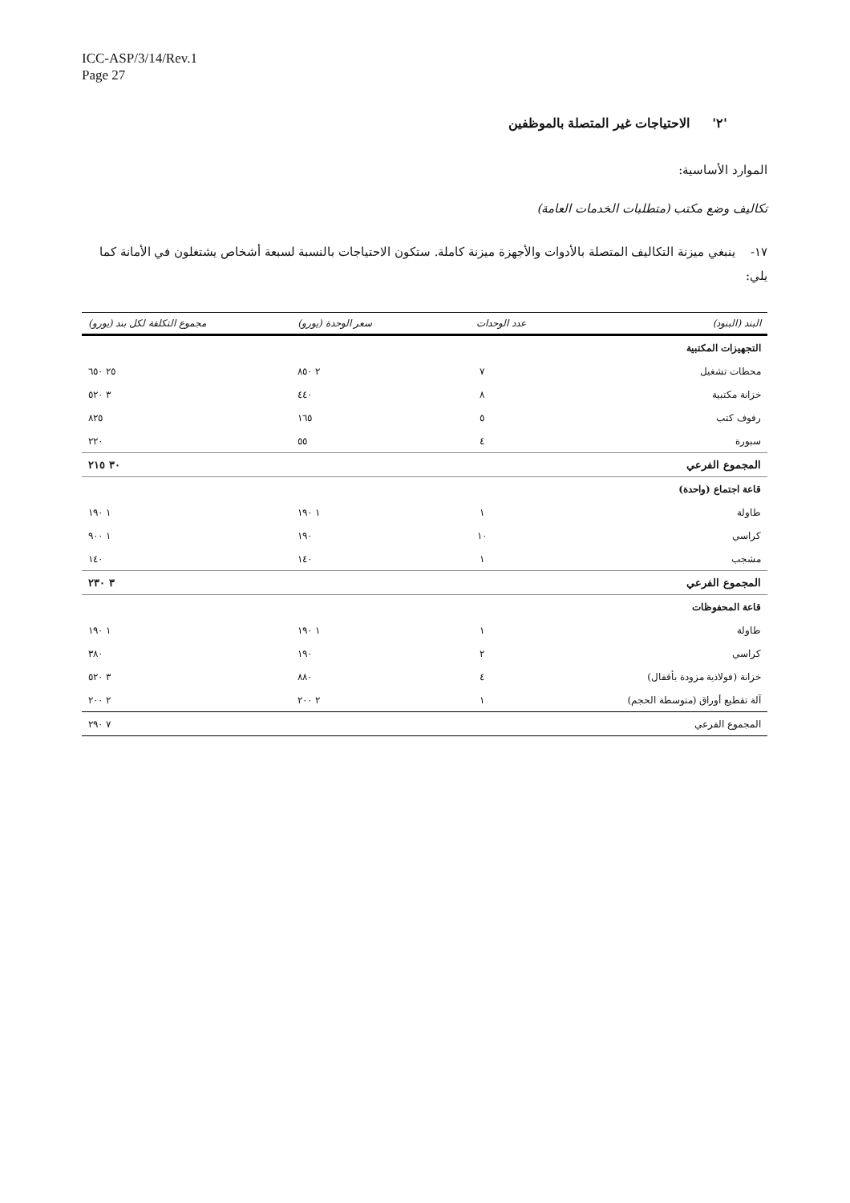ICC-ASP/3/14/Rev.1
Page 27
'٢' الاحتياجات غير المتصلة بالموظفين
الموارد الأساسية:
تكاليف وضع مكتب (متطلبات الخدمات العامة)
١٧- ينبغي ميزنة التكاليف المتصلة بالأدوات والأجهزة ميزنة كاملة. ستكون الاحتياجات بالنسبة لسبعة أشخاص يشتغلون في الأمانة كما يلي:
| البند (البنود) | عدد الوحدات | سعر الوحدة (يورو) | مجموع التكلفة لكل بند (يورو) |
| --- | --- | --- | --- |
| التجهيزات المكتبية | | | |
| محطات تشغيل | ٧ | ٢ ٨٥٠ | ٢٥ ٦٥٠ |
| خزانة مكتبية | ٨ | ٤٤٠ | ٣ ٥٢٠ |
| رفوف كتب | ٥ | ١٦٥ | ٨٢٥ |
| سبورة | ٤ | ٥٥ | ٢٢٠ |
| المجموع الفرعي | | | ٣٠ ٢١٥ |
| قاعة اجتماع (واحدة) | | | |
| طاولة | ١ | ١ ١٩٠ | ١ ١٩٠ |
| كراسي | ١٠ | ١٩٠ | ١ ٩٠٠ |
| مشجب | ١ | ١٤٠ | ١٤٠ |
| المجموع الفرعي | | | ٣ ٢٣٠ |
| قاعة المحفوظات | | | |
| طاولة | ١ | ١ ١٩٠ | ١ ١٩٠ |
| كراسي | ٢ | ١٩٠ | ٣٨٠ |
| خزانة (فولاذية مزودة بأقفال) | ٤ | ٨٨٠ | ٣ ٥٢٠ |
| آلة تقطيع أوراق (متوسطة الحجم) | ١ | ٢ ٢٠٠ | ٢ ٢٠٠ |
| المجموع الفرعي | | | ٧ ٢٩٠ |